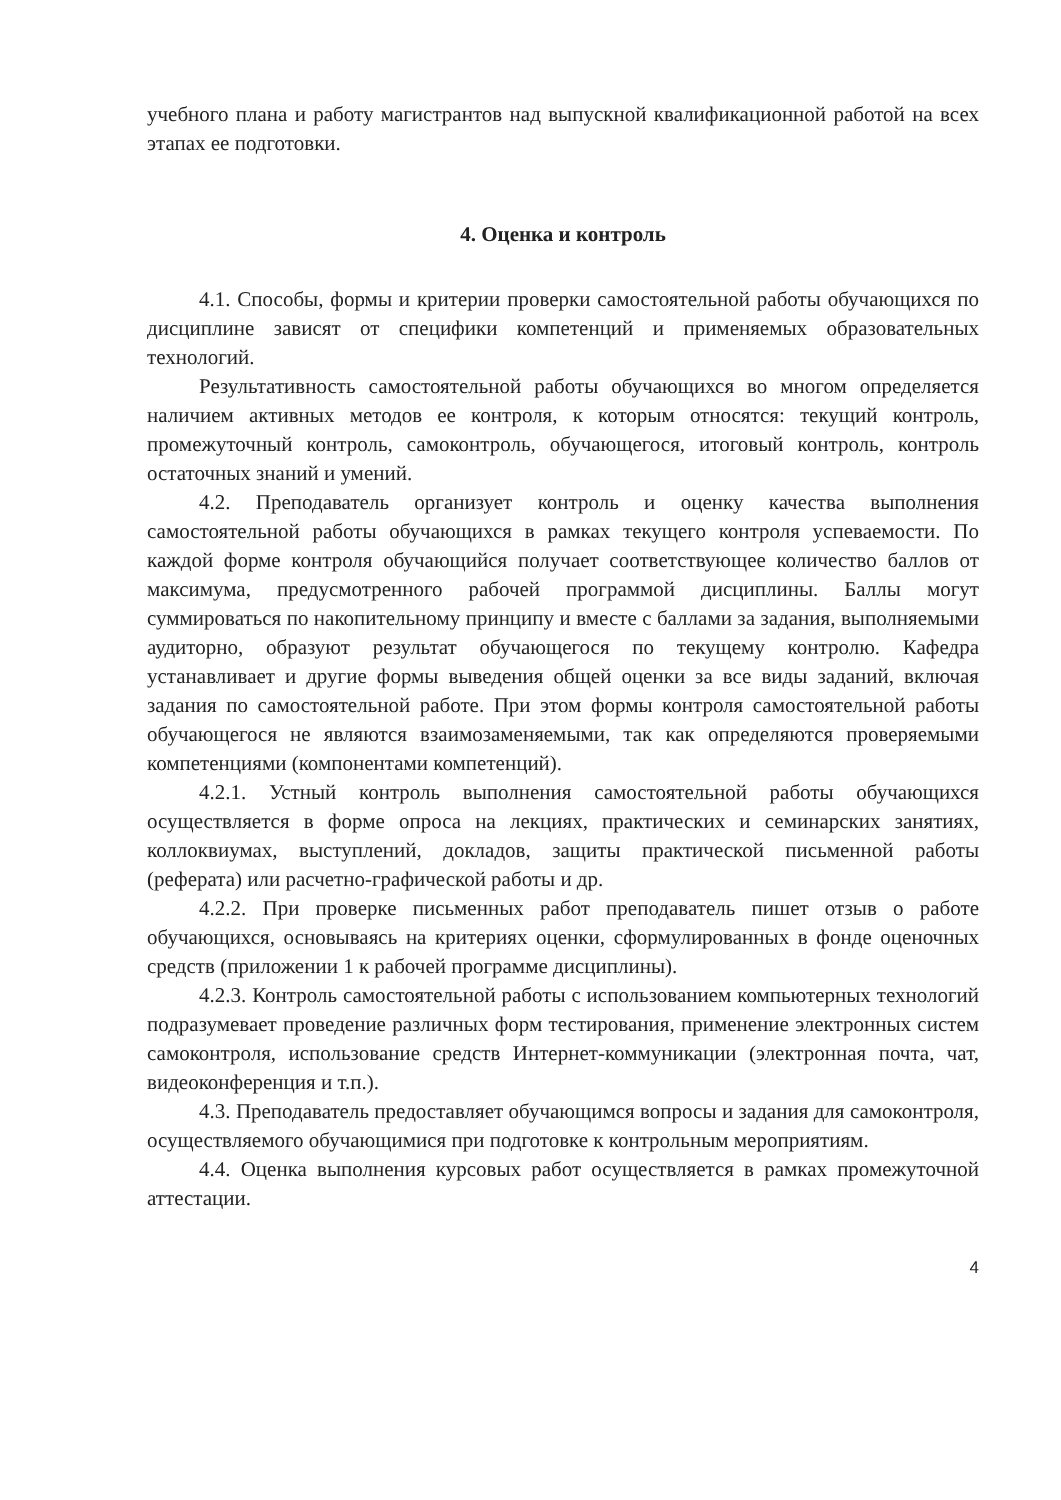учебного плана и работу магистрантов над выпускной квалификационной работой на всех этапах ее подготовки.
4. Оценка и контроль
4.1. Способы, формы и критерии проверки самостоятельной работы обучающихся по дисциплине зависят от специфики компетенций и применяемых образовательных технологий.
Результативность самостоятельной работы обучающихся во многом определяется наличием активных методов ее контроля, к которым относятся: текущий контроль, промежуточный контроль, самоконтроль, обучающегося, итоговый контроль, контроль остаточных знаний и умений.
4.2. Преподаватель организует контроль и оценку качества выполнения самостоятельной работы обучающихся в рамках текущего контроля успеваемости. По каждой форме контроля обучающийся получает соответствующее количество баллов от максимума, предусмотренного рабочей программой дисциплины. Баллы могут суммироваться по накопительному принципу и вместе с баллами за задания, выполняемыми аудиторно, образуют результат обучающегося по текущему контролю. Кафедра устанавливает и другие формы выведения общей оценки за все виды заданий, включая задания по самостоятельной работе. При этом формы контроля самостоятельной работы обучающегося не являются взаимозаменяемыми, так как определяются проверяемыми компетенциями (компонентами компетенций).
4.2.1. Устный контроль выполнения самостоятельной работы обучающихся осуществляется в форме опроса на лекциях, практических и семинарских занятиях, коллоквиумах, выступлений, докладов, защиты практической письменной работы (реферата) или расчетно-графической работы и др.
4.2.2. При проверке письменных работ преподаватель пишет отзыв о работе обучающихся, основываясь на критериях оценки, сформулированных в фонде оценочных средств (приложении 1 к рабочей программе дисциплины).
4.2.3. Контроль самостоятельной работы с использованием компьютерных технологий подразумевает проведение различных форм тестирования, применение электронных систем самоконтроля, использование средств Интернет-коммуникации (электронная почта, чат, видеоконференция и т.п.).
4.3. Преподаватель предоставляет обучающимся вопросы и задания для самоконтроля, осуществляемого обучающимися при подготовке к контрольным мероприятиям.
4.4. Оценка выполнения курсовых работ осуществляется в рамках промежуточной аттестации.
4